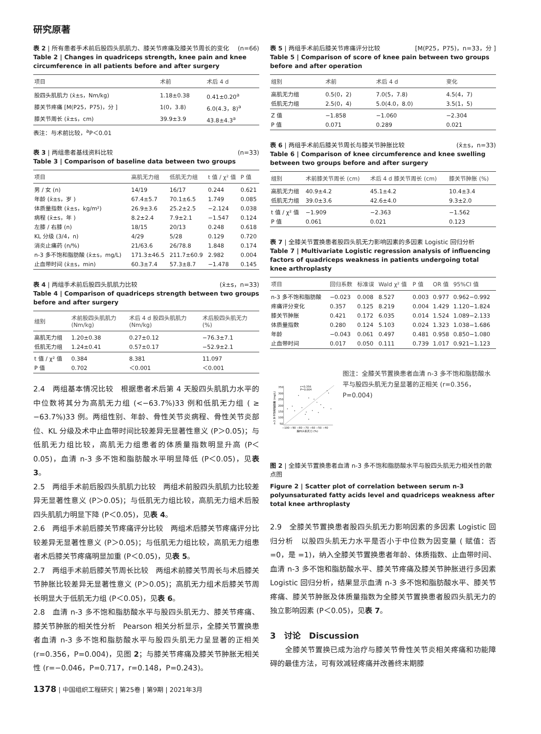研究原著
表 2 | 所有患者手术前后股四头肌肌力、膝关节疼痛及膝关节周长的变化 (n=66)
Table 2 | Changes in quadriceps strength, knee pain and knee circumference in all patients before and after surgery
| 项目 | 术前 | 术后 4 d |
| --- | --- | --- |
| 股四头肌肌力 (x̄±s，Nm/kg) | 1.18±0.38 | 0.41±0.20<sup>a</sup> |
| 膝关节疼痛 [M(P25，P75)，分 ] | 1(0，3.8) | 6.0(4.3，8)<sup>a</sup> |
| 膝关节周长 (x̄±s，cm) | 39.9±3.9 | 43.8±4.3<sup>a</sup> |
表注：与术前比较，<sup>a</sup>P＜0.01
表 3 | 两组患者基线资料比较 (n=33)
Table 3 | Comparison of baseline data between two groups
| 项目 | 高肌无力组 | 低肌无力组 | t 值 / χ² 值 | P 值 |
| --- | --- | --- | --- | --- |
| 男 / 女 (n) | 14/19 | 16/17 | 0.244 | 0.621 |
| 年龄 (x̄±s，岁 ) | 67.4±5.7 | 70.1±6.5 | 1.749 | 0.085 |
| 体质量指数 (x̄±s，kg/m²) | 26.9±3.6 | 25.2±2.5 | −2.124 | 0.038 |
| 病程 (x̄±s，年 ) | 8.2±2.4 | 7.9±2.1 | −1.547 | 0.124 |
| 左膝 / 右膝 (n) | 18/15 | 20/13 | 0.248 | 0.618 |
| KL 分级 (3/4，n) | 4/29 | 5/28 | 0.129 | 0.720 |
| 消炎止痛药 (n/%) | 21/63.6 | 26/78.8 | 1.848 | 0.174 |
| n-3 多不饱和脂肪酸 (x̄±s，mg/L) | 171.3±46.5 | 211.7±60.9 | 2.982 | 0.004 |
| 止血带时间 (x̄±s，min) | 60.3±7.4 | 57.3±8.7 | −1.478 | 0.145 |
表 4 | 两组手术前后股四头肌肌力比较 (x̄±s，n=33)
Table 4 | Comparison of quadriceps strength between two groups before and after surgery
| 组别 | 术前股四头肌肌力 (Nm/kg) | 术后 4 d 股四头肌肌力 (Nm/kg) | 术后股四头肌无力 (%) |
| --- | --- | --- | --- |
| 高肌无力组 | 1.20±0.38 | 0.27±0.12 | −76.3±7.1 |
| 低肌无力组 | 1.24±0.41 | 0.57±0.17 | −52.9±2.1 |
| t 值 / χ² 值 | 0.384 | 8.381 | 11.097 |
| P 值 | 0.702 | ＜0.001 | ＜0.001 |
2.4　两组基本情况比较　根据患者术后第 4 天股四头肌肌力水平的中位数将其分为高肌无力组 (<−63.7%)33 例和低肌无力组 ( ≥ −63.7%)33 例。两组性别、年龄、骨性关节炎病程、骨性关节炎部位、KL 分级及术中止血带时间比较差异无显著性意义 (P＞0.05)；与低肌无力组比较，高肌无力组患者的体质量指数明显升高 (P＜0.05)，血清 n-3 多不饱和脂肪酸水平明显降低 (P＜0.05)，见表 3。
2.5　两组手术前后股四头肌肌力比较　两组术前股四头肌肌力比较差异无显著性意义 (P＞0.05)；与低肌无力组比较，高肌无力组术后股四头肌肌力明显下降 (P＜0.05)，见表 4。
2.6　两组手术前后膝关节疼痛评分比较　两组术后膝关节疼痛评分比较差异无显著性意义 (P＞0.05)；与低肌无力组比较，高肌无力组患者术后膝关节疼痛明显加重 (P＜0.05)，见表 5。
2.7　两组手术前后膝关节周长比较　两组术前膝关节周长与术后膝关节肿胀比较差异无显著性意义 (P＞0.05)；高肌无力组术后膝关节周长明显大于低肌无力组 (P＜0.05)，见表 6。
2.8　血清 n-3 多不饱和脂肪酸水平与股四头肌无力、膝关节疼痛、膝关节肿胀的相关性分析　Pearson 相关分析显示，全膝关节置换患者血清 n-3 多不饱和脂肪酸水平与股四头肌无力呈显著的正相关 (r=0.356，P=0.004)，见图 2；与膝关节疼痛及膝关节肿胀无相关性 (r=−0.046，P=0.717，r=0.148，P=0.243)。
表 5 | 两组手术前后膝关节疼痛评分比较 [M(P25，P75)，n=33，分 ]
Table 5 | Comparison of score of knee pain between two groups before and after operation
| 组别 | 术前 | 术后 4 d | 变化 |
| --- | --- | --- | --- |
| 高肌无力组 | 0.5(0，2) | 7.0(5，7.8) | 4.5(4，7) |
| 低肌无力组 | 2.5(0，4) | 5.0(4.0，8.0) | 3.5(1，5) |
| Z 值 | −1.858 | −1.060 | −2.304 |
| P 值 | 0.071 | 0.289 | 0.021 |
表 6 | 两组手术前后膝关节周长与膝关节肿胀比较 (x̄±s，n=33)
Table 6 | Comparison of knee circumference and knee swelling between two groups before and after surgery
| 组别 | 术前膝关节周长 (cm) | 术后 4 d 膝关节周长 (cm) | 膝关节肿胀 (%) |
| --- | --- | --- | --- |
| 高肌无力组 | 40.9±4.2 | 45.1±4.2 | 10.4±3.4 |
| 低肌无力组 | 39.0±3.6 | 42.6±4.0 | 9.3±2.0 |
| t 值 / χ² 值 | −1.909 | −2.363 | −1.562 |
| P 值 | 0.061 | 0.021 | 0.123 |
表 7 | 全膝关节置换患者股四头肌无力影响因素的多因素 Logistic 回归分析
Table 7 | Multivariate Logistic regression analysis of influencing factors of quadriceps weakness in patients undergoing total knee arthroplasty
| 项目 | 回归系数 | 标准误 | Wald χ² 值 | P 值 | OR 值 | 95%CI 值 |
| --- | --- | --- | --- | --- | --- | --- |
| n-3 多不饱和脂肪酸 | −0.023 | 0.008 | 8.527 | 0.003 | 0.977 | 0.962−0.992 |
| 疼痛评分变化 | 0.357 | 0.125 | 8.219 | 0.004 | 1.429 | 1.120−1.824 |
| 膝关节肿胀 | 0.421 | 0.172 | 6.035 | 0.014 | 1.524 | 1.089−2.133 |
| 体质量指数 | 0.280 | 0.124 | 5.103 | 0.024 | 1.323 | 1.038−1.686 |
| 年龄 | −0.043 | 0.061 | 0.497 | 0.481 | 0.958 | 0.850−1.080 |
| 止血带时间 | 0.017 | 0.050 | 0.111 | 0.739 | 1.017 | 0.921−1.123 |
n-3 多不饱和脂肪酸 (mg/L)
350
300
250
200
150
100
50
−100 −90 −80 −70 −60 −50 −40
股四头肌无力 (%)
r=0.356
P=0.004
图注：全膝关节置换患者血清 n-3 多不饱和脂肪酸水平与股四头肌无力呈显著的正相关 (r=0.356，P=0.004)
图 2 | 全膝关节置换患者血清 n-3 多不饱和脂肪酸水平与股四头肌无力相关性的散点图
Figure 2 | Scatter plot of correlation between serum n-3 polyunsaturated fatty acids level and quadriceps weakness after total knee arthroplasty
2.9　全膝关节置换患者股四头肌无力影响因素的多因素 Logistic 回归分析　以股四头肌无力水平是否小于中位数为因变量 ( 赋值：否 =0，是 =1)，纳入全膝关节置换患者年龄、体质指数、止血带时间、血清 n-3 多不饱和脂肪酸水平、膝关节疼痛及膝关节肿胀进行多因素 Logistic 回归分析，结果显示血清 n-3 多不饱和脂肪酸水平、膝关节疼痛、膝关节肿胀及体质量指数为全膝关节置换患者股四头肌无力的独立影响因素 (P＜0.05)，见表 7。
3　讨论　Discussion
　　全膝关节置换已成为治疗与膝关节骨性关节炎相关疼痛和功能障碍的最佳方法，可有效减轻疼痛并改善终末期膝
1378 | 中国组织工程研究 | 第25卷 | 第9期 | 2021年3月